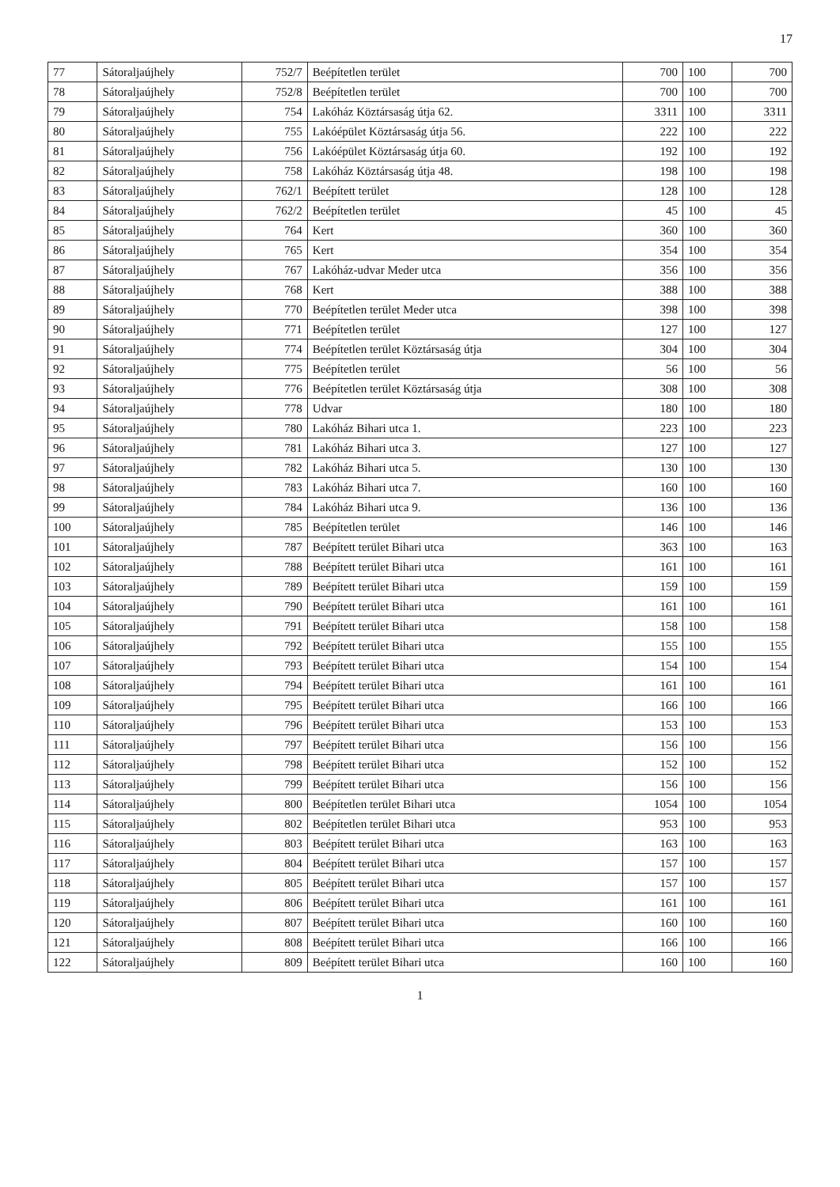17
| 77 | Sátoraljaújhely | 752/7 | Beépítetlen terület | 700 | 100 | 700 |
| 78 | Sátoraljaújhely | 752/8 | Beépítetlen terület | 700 | 100 | 700 |
| 79 | Sátoraljaújhely | 754 | Lakóház Köztársaság útja 62. | 3311 | 100 | 3311 |
| 80 | Sátoraljaújhely | 755 | Lakóépület Köztársaság útja 56. | 222 | 100 | 222 |
| 81 | Sátoraljaújhely | 756 | Lakóépület Köztársaság útja 60. | 192 | 100 | 192 |
| 82 | Sátoraljaújhely | 758 | Lakóház Köztársaság útja 48. | 198 | 100 | 198 |
| 83 | Sátoraljaújhely | 762/1 | Beépített terület | 128 | 100 | 128 |
| 84 | Sátoraljaújhely | 762/2 | Beépítetlen terület | 45 | 100 | 45 |
| 85 | Sátoraljaújhely | 764 | Kert | 360 | 100 | 360 |
| 86 | Sátoraljaújhely | 765 | Kert | 354 | 100 | 354 |
| 87 | Sátoraljaújhely | 767 | Lakóház-udvar Meder utca | 356 | 100 | 356 |
| 88 | Sátoraljaújhely | 768 | Kert | 388 | 100 | 388 |
| 89 | Sátoraljaújhely | 770 | Beépítetlen terület Meder utca | 398 | 100 | 398 |
| 90 | Sátoraljaújhely | 771 | Beépítetlen terület | 127 | 100 | 127 |
| 91 | Sátoraljaújhely | 774 | Beépítetlen terület Köztársaság útja | 304 | 100 | 304 |
| 92 | Sátoraljaújhely | 775 | Beépítetlen terület | 56 | 100 | 56 |
| 93 | Sátoraljaújhely | 776 | Beépítetlen terület Köztársaság útja | 308 | 100 | 308 |
| 94 | Sátoraljaújhely | 778 | Udvar | 180 | 100 | 180 |
| 95 | Sátoraljaújhely | 780 | Lakóház Bihari utca 1. | 223 | 100 | 223 |
| 96 | Sátoraljaújhely | 781 | Lakóház Bihari utca 3. | 127 | 100 | 127 |
| 97 | Sátoraljaújhely | 782 | Lakóház Bihari utca 5. | 130 | 100 | 130 |
| 98 | Sátoraljaújhely | 783 | Lakóház Bihari utca 7. | 160 | 100 | 160 |
| 99 | Sátoraljaújhely | 784 | Lakóház Bihari utca 9. | 136 | 100 | 136 |
| 100 | Sátoraljaújhely | 785 | Beépítetlen terület | 146 | 100 | 146 |
| 101 | Sátoraljaújhely | 787 | Beépített terület Bihari utca | 363 | 100 | 163 |
| 102 | Sátoraljaújhely | 788 | Beépített terület Bihari utca | 161 | 100 | 161 |
| 103 | Sátoraljaújhely | 789 | Beépített terület Bihari utca | 159 | 100 | 159 |
| 104 | Sátoraljaújhely | 790 | Beépített terület Bihari utca | 161 | 100 | 161 |
| 105 | Sátoraljaújhely | 791 | Beépített terület Bihari utca | 158 | 100 | 158 |
| 106 | Sátoraljaújhely | 792 | Beépített terület Bihari utca | 155 | 100 | 155 |
| 107 | Sátoraljaújhely | 793 | Beépített terület Bihari utca | 154 | 100 | 154 |
| 108 | Sátoraljaújhely | 794 | Beépített terület Bihari utca | 161 | 100 | 161 |
| 109 | Sátoraljaújhely | 795 | Beépített terület Bihari utca | 166 | 100 | 166 |
| 110 | Sátoraljaújhely | 796 | Beépített terület Bihari utca | 153 | 100 | 153 |
| 111 | Sátoraljaújhely | 797 | Beépített terület Bihari utca | 156 | 100 | 156 |
| 112 | Sátoraljaújhely | 798 | Beépített terület Bihari utca | 152 | 100 | 152 |
| 113 | Sátoraljaújhely | 799 | Beépített terület Bihari utca | 156 | 100 | 156 |
| 114 | Sátoraljaújhely | 800 | Beépítetlen terület Bihari utca | 1054 | 100 | 1054 |
| 115 | Sátoraljaújhely | 802 | Beépítetlen terület Bihari utca | 953 | 100 | 953 |
| 116 | Sátoraljaújhely | 803 | Beépített terület Bihari utca | 163 | 100 | 163 |
| 117 | Sátoraljaújhely | 804 | Beépített terület Bihari utca | 157 | 100 | 157 |
| 118 | Sátoraljaújhely | 805 | Beépített terület Bihari utca | 157 | 100 | 157 |
| 119 | Sátoraljaújhely | 806 | Beépített terület Bihari utca | 161 | 100 | 161 |
| 120 | Sátoraljaújhely | 807 | Beépített terület Bihari utca | 160 | 100 | 160 |
| 121 | Sátoraljaújhely | 808 | Beépített terület Bihari utca | 166 | 100 | 166 |
| 122 | Sátoraljaújhely | 809 | Beépített terület Bihari utca | 160 | 100 | 160 |
1